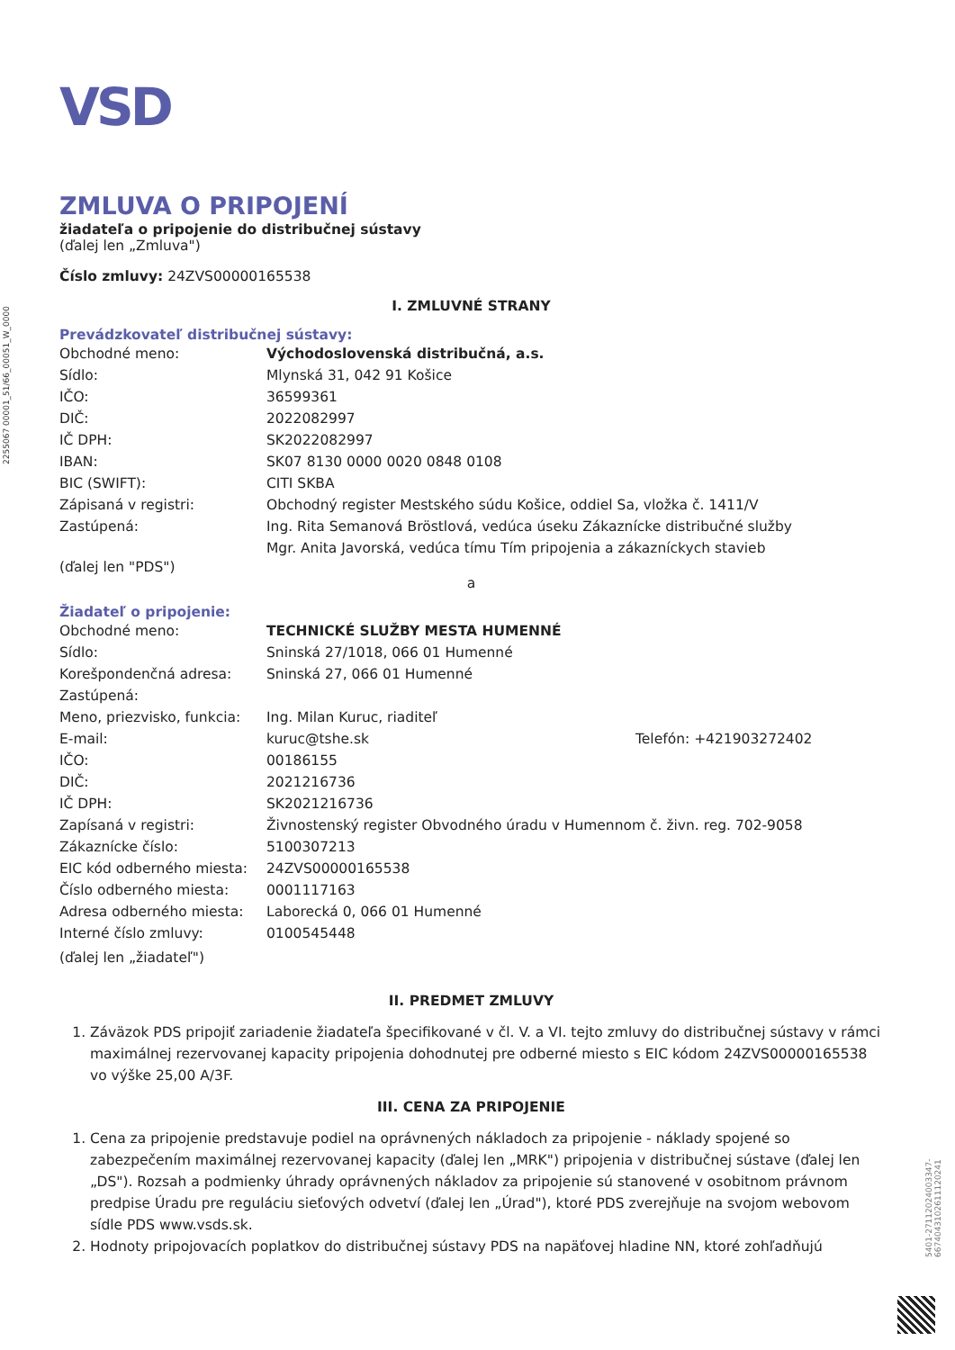2255067 00001_51/66_00051_W_0000
5401-27112024003347-6674043102611120241
VSD
ZMLUVA O PRIPOJENÍ
žiadateľa o pripojenie do distribučnej sústavy
(ďalej len „Zmluva")
Číslo zmluvy: 24ZVS00000165538
I. ZMLUVNÉ STRANY
Prevádzkovateľ distribučnej sústavy:
Obchodné meno: Východoslovenská distribučná, a.s.
Sídlo: Mlynská 31, 042 91 Košice
IČO: 36599361
DIČ: 2022082997
IČ DPH: SK2022082997
IBAN: SK07 8130 0000 0020 0848 0108
BIC (SWIFT): CITI SKBA
Zápisaná v registri: Obchodný register Mestského súdu Košice, oddiel Sa, vložka č. 1411/V
Zastúpená: Ing. Rita Semanová Bröstlová, vedúca úseku Zákaznícke distribučné služby
Mgr. Anita Javorská, vedúca tímu Tím pripojenia a zákazníckych stavieb
(ďalej len "PDS")
a
Žiadateľ o pripojenie:
Obchodné meno: TECHNICKÉ SLUŽBY MESTA HUMENNÉ
Sídlo: Sninská 27/1018, 066 01 Humenné
Korešpondenčná adresa: Sninská 27, 066 01 Humenné
Zastúpená:
Meno, priezvisko, funkcia: Ing. Milan Kuruc, riaditeľ
E-mail: kuruc@tshe.sk Telefón: +421903272402
IČO: 00186155
DIČ: 2021216736
IČ DPH: SK2021216736
Zapísaná v registri: Živnostenský register Obvodného úradu v Humennom č. živn. reg. 702-9058
Zákaznícke číslo: 5100307213
EIC kód odberného miesta: 24ZVS00000165538
Číslo odberného miesta: 0001117163
Adresa odberného miesta: Laborecká 0, 066 01 Humenné
Interné číslo zmluvy: 0100545448
(ďalej len „žiadateľ")
II. PREDMET ZMLUVY
1. Záväzok PDS pripojiť zariadenie žiadateľa špecifikované v čl. V. a VI. tejto zmluvy do distribučnej sústavy v rámci maximálnej rezervovanej kapacity pripojenia dohodnutej pre odberné miesto s EIC kódom 24ZVS00000165538 vo výške 25,00 A/3F.
III. CENA ZA PRIPOJENIE
1. Cena za pripojenie predstavuje podiel na oprávnených nákladoch za pripojenie - náklady spojené so zabezpečením maximálnej rezervovanej kapacity (ďalej len „MRK") pripojenia v distribučnej sústave (ďalej len „DS"). Rozsah a podmienky úhrady oprávnených nákladov za pripojenie sú stanovené v osobitnom právnom predpise Úradu pre reguláciu sieťových odvetví (ďalej len „Úrad"), ktoré PDS zverejňuje na svojom webovom sídle PDS www.vsds.sk.
2. Hodnoty pripojovacích poplatkov do distribučnej sústavy PDS na napäťovej hladine NN, ktoré zohľadňujú